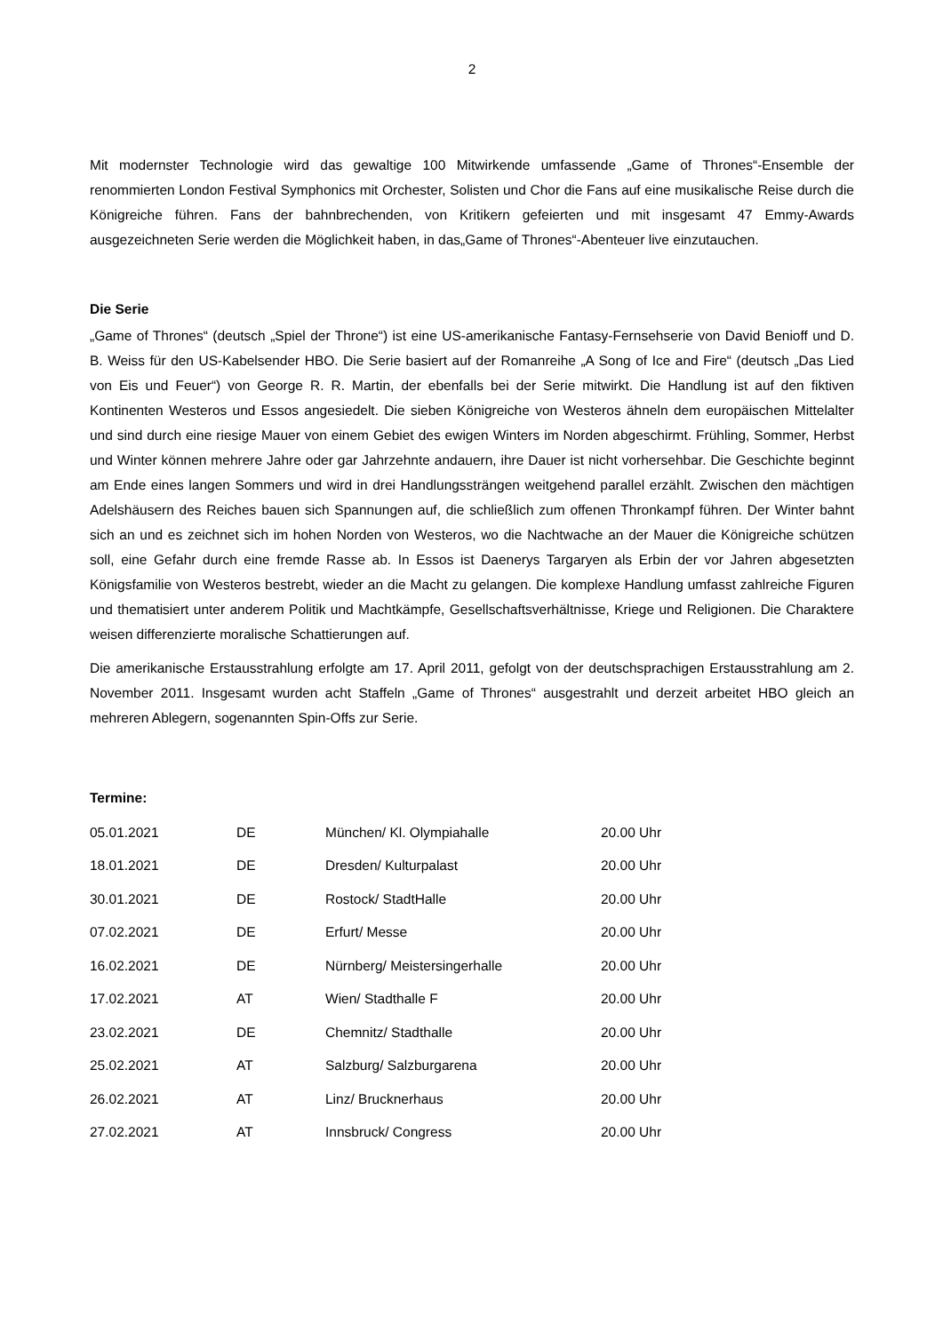2
Mit modernster Technologie wird das gewaltige 100 Mitwirkende umfassende „Game of Thrones“-Ensemble der renommierten London Festival Symphonics mit Orchester, Solisten und Chor die Fans auf eine musikalische Reise durch die Königreiche führen. Fans der bahnbrechenden, von Kritikern gefeierten und mit insgesamt 47 Emmy-Awards ausgezeichneten Serie werden die Möglichkeit haben, in das„Game of Thrones“-Abenteuer live einzutauchen.
Die Serie
„Game of Thrones“ (deutsch „Spiel der Throne“) ist eine US-amerikanische Fantasy-Fernsehserie von David Benioff und D. B. Weiss für den US-Kabelsender HBO. Die Serie basiert auf der Romanreihe „A Song of Ice and Fire“ (deutsch „Das Lied von Eis und Feuer“) von George R. R. Martin, der ebenfalls bei der Serie mitwirkt. Die Handlung ist auf den fiktiven Kontinenten Westeros und Essos angesiedelt. Die sieben Königreiche von Westeros ähneln dem europäischen Mittelalter und sind durch eine riesige Mauer von einem Gebiet des ewigen Winters im Norden abgeschirmt. Frühling, Sommer, Herbst und Winter können mehrere Jahre oder gar Jahrzehnte andauern, ihre Dauer ist nicht vorhersehbar. Die Geschichte beginnt am Ende eines langen Sommers und wird in drei Handlungssträngen weitgehend parallel erzählt. Zwischen den mächtigen Adelshäusern des Reiches bauen sich Spannungen auf, die schließlich zum offenen Thronkampf führen. Der Winter bahnt sich an und es zeichnet sich im hohen Norden von Westeros, wo die Nachtwache an der Mauer die Königreiche schützen soll, eine Gefahr durch eine fremde Rasse ab. In Essos ist Daenerys Targaryen als Erbin der vor Jahren abgesetzten Königsfamilie von Westeros bestrebt, wieder an die Macht zu gelangen. Die komplexe Handlung umfasst zahlreiche Figuren und thematisiert unter anderem Politik und Machtkämpfe, Gesellschaftsverhältnisse, Kriege und Religionen. Die Charaktere weisen differenzierte moralische Schattierungen auf.
Die amerikanische Erstausstrahlung erfolgte am 17. April 2011, gefolgt von der deutschsprachigen Erstausstrahlung am 2. November 2011. Insgesamt wurden acht Staffeln „Game of Thrones“ ausgestrahlt und derzeit arbeitet HBO gleich an mehreren Ablegern, sogenannten Spin-Offs zur Serie.
Termine:
| 05.01.2021 | DE | München/ Kl. Olympiahalle | 20.00 Uhr |
| 18.01.2021 | DE | Dresden/ Kulturpalast | 20.00 Uhr |
| 30.01.2021 | DE | Rostock/ StadtHalle | 20.00 Uhr |
| 07.02.2021 | DE | Erfurt/ Messe | 20.00 Uhr |
| 16.02.2021 | DE | Nürnberg/ Meistersingerhalle | 20.00 Uhr |
| 17.02.2021 | AT | Wien/ Stadthalle F | 20.00 Uhr |
| 23.02.2021 | DE | Chemnitz/ Stadthalle | 20.00 Uhr |
| 25.02.2021 | AT | Salzburg/ Salzburgarena | 20.00 Uhr |
| 26.02.2021 | AT | Linz/ Brucknerhaus | 20.00 Uhr |
| 27.02.2021 | AT | Innsbruck/ Congress | 20.00 Uhr |